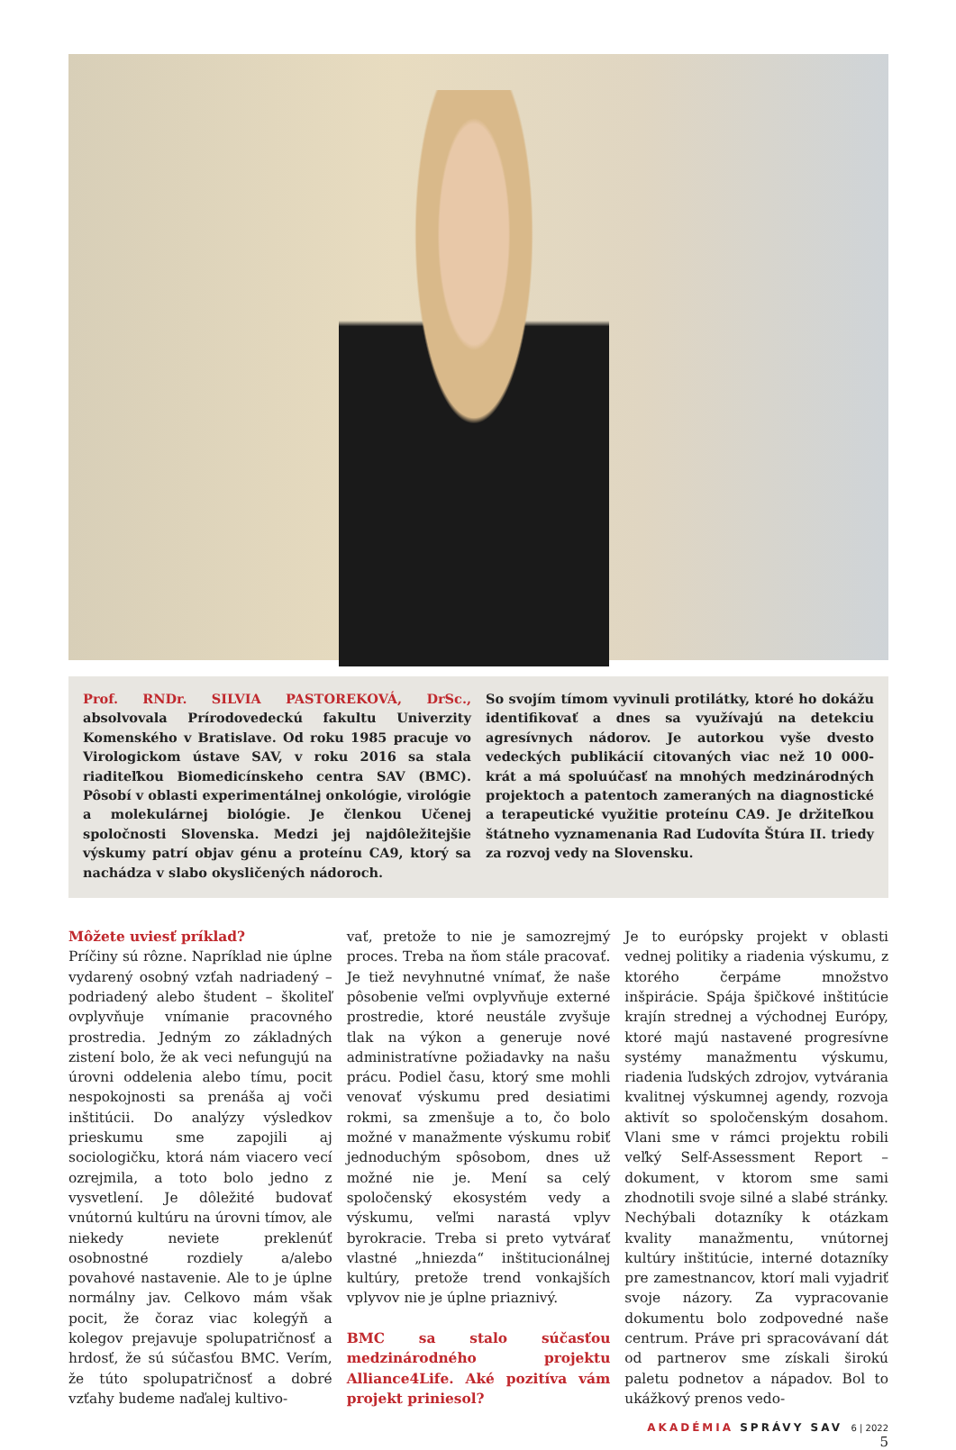Prof. RNDr. SILVIA PASTOREKOVÁ, DrSc., absolvovala Prírodovedeckú fakultu Univerzity Komenského v Bratislave. Od roku 1985 pracuje vo Virologickom ústave SAV, v roku 2016 sa stala riaditeľkou Biomedicínskeho centra SAV (BMC). Pôsobí v oblasti experimentálnej onkológie, virológie a molekulárnej biológie. Je členkou Učenej spoločnosti Slovenska. Medzi jej najdôležitejšie výskumy patrí objav génu a proteínu CA9, ktorý sa nachádza v slabo okysličených nádoroch.
So svojím tímom vyvinuli protilátky, ktoré ho dokážu identifikovať a dnes sa využívajú na detekciu agresívnych nádorov. Je autorkou vyše dvesto vedeckých publikácií citovaných viac než 10 000-krát a má spoluúčasť na mnohých medzinárodných projektoch a patentoch zameraných na diagnostické a terapeutické využitie proteínu CA9. Je držiteľkou štátneho vyznamenania Rad Ľudovíta Štúra II. triedy za rozvoj vedy na Slovensku.
Môžete uviesť príklad?
Príčiny sú rôzne. Napríklad nie úplne vydarený osobný vzťah nadriadený – podriadený alebo študent – školiteľ ovplyvňuje vnímanie pracovného prostredia. Jedným zo základných zistení bolo, že ak veci nefungujú na úrovni oddelenia alebo tímu, pocit nespokojnosti sa prenáša aj voči inštitúcii. Do analýzy výsledkov prieskumu sme zapojili aj sociologičku, ktorá nám viacero vecí ozrejmila, a toto bolo jedno z vysvetlení. Je dôležité budovať vnútornú kultúru na úrovni tímov, ale niekedy neviete preklenúť osobnostné rozdiely a/alebo povahové nastavenie. Ale to je úplne normálny jav. Celkovo mám však pocit, že čoraz viac kolegýň a kolegov prejavuje spolupatričnosť a hrdosť, že sú súčasťou BMC. Verím, že túto spolupatričnosť a dobré vzťahy budeme naďalej kultivo-
vať, pretože to nie je samozrejmý proces. Treba na ňom stále pracovať. Je tiež nevyhnutné vnímať, že naše pôsobenie veľmi ovplyvňuje externé prostredie, ktoré neustále zvyšuje tlak na výkon a generuje nové administratívne požiadavky na našu prácu. Podiel času, ktorý sme mohli venovať výskumu pred desiatimi rokmi, sa zmenšuje a to, čo bolo možné v manažmente výskumu robiť jednoduchým spôsobom, dnes už možné nie je. Mení sa celý spoločenský ekosystém vedy a výskumu, veľmi narastá vplyv byrokracie. Treba si preto vytvárať vlastné „hniezda“ inštitucionálnej kultúry, pretože trend vonkajších vplyvov nie je úplne priaznivý.
BMC sa stalo súčasťou medzinárodného projektu Alliance4Life. Aké pozitíva vám projekt priniesol?
Je to európsky projekt v oblasti vednej politiky a riadenia výskumu, z ktorého čerpáme množstvo inšpirácie. Spája špičkové inštitúcie krajín strednej a východnej Európy, ktoré majú nastavené progresívne systémy manažmentu výskumu, riadenia ľudských zdrojov, vytvárania kvalitnej výskumnej agendy, rozvoja aktivít so spoločenským dosahom. Vlani sme v rámci projektu robili veľký Self-Assessment Report – dokument, v ktorom sme sami zhodnotili svoje silné a slabé stránky. Nechýbali dotazníky k otázkam kvality manažmentu, vnútornej kultúry inštitúcie, interné dotazníky pre zamestnancov, ktorí mali vyjadriť svoje názory. Za vypracovanie dokumentu bolo zodpovedné naše centrum. Práve pri spracovávaní dát od partnerov sme získali širokú paletu podnetov a nápadov. Bol to ukážkový prenos vedo-
AKADÉMIA SPRÁVY SAV 6 | 2022
5